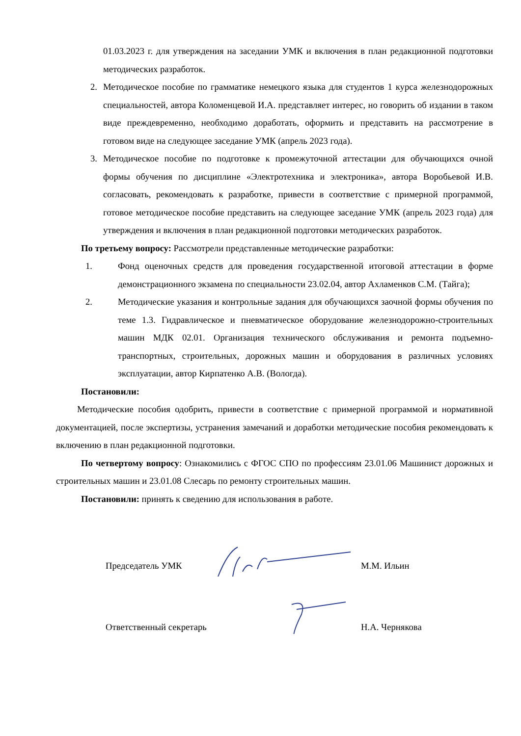01.03.2023 г. для утверждения на заседании УМК и включения в план редакционной подготовки методических разработок.
2. Методическое пособие по грамматике немецкого языка для студентов 1 курса железнодорожных специальностей, автора Коломенцевой И.А. представляет интерес, но говорить об издании в таком виде преждевременно, необходимо доработать, оформить и представить на рассмотрение в готовом виде на следующее заседание УМК (апрель 2023 года).
3. Методическое пособие по подготовке к промежуточной аттестации для обучающихся очной формы обучения по дисциплине «Электротехника и электроника», автора Воробьевой И.В. согласовать, рекомендовать к разработке, привести в соответствие с примерной программой, готовое методическое пособие представить на следующее заседание УМК (апрель 2023 года) для утверждения и включения в план редакционной подготовки методических разработок.
По третьему вопросу: Рассмотрели представленные методические разработки:
1. Фонд оценочных средств для проведения государственной итоговой аттестации в форме демонстрационного экзамена по специальности 23.02.04, автор Ахламенков С.М. (Тайга);
2. Методические указания и контрольные задания для обучающихся заочной формы обучения по теме 1.3. Гидравлическое и пневматическое оборудование железнодорожно-строительных машин МДК 02.01. Организация технического обслуживания и ремонта подъемно-транспортных, строительных, дорожных машин и оборудования в различных условиях эксплуатации, автор Кирпатенко А.В. (Вологда).
Постановили:
Методические пособия одобрить, привести в соответствие с примерной программой и нормативной документацией, после экспертизы, устранения замечаний и доработки методические пособия рекомендовать к включению в план редакционной подготовки.
По четвертому вопросу: Ознакомились с ФГОС СПО по профессиям 23.01.06 Машинист дорожных и строительных машин и 23.01.08 Слесарь по ремонту строительных машин.
Постановили: принять к сведению для использования в работе.
Председатель УМК М.М. Ильин
Ответственный секретарь Н.А. Чернякова